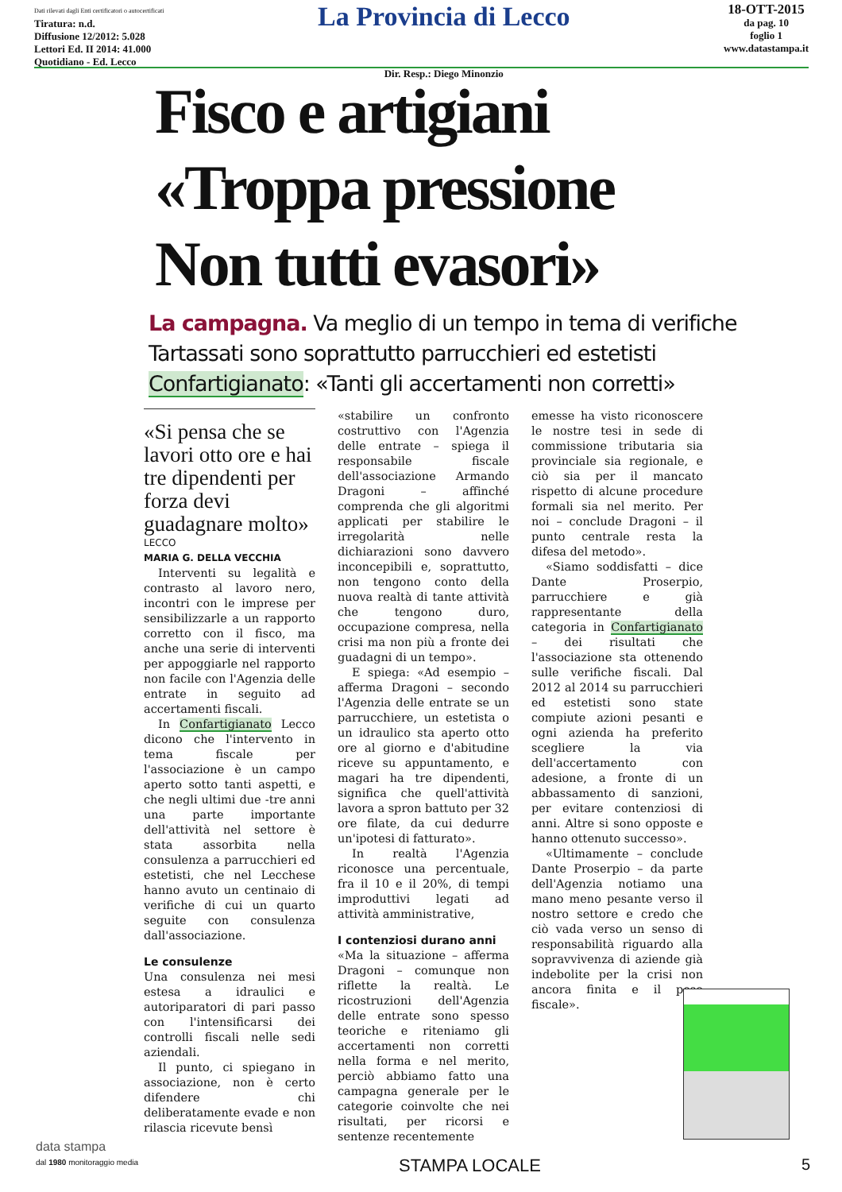Dati rilevati dagli Enti certificatori o autocertificati
Tiratura: n.d.
Diffusione 12/2012: 5.028
Lettori Ed. II 2014: 41.000
Quotidiano - Ed. Lecco
La Provincia di Lecco
Dir. Resp.: Diego Minonzio
18-OTT-2015
da pag. 10
foglio 1
www.datastampa.it
Fisco e artigiani
«Troppa pressione
Non tutti evasori»
La campagna. Va meglio di un tempo in tema di verifiche
Tartassati sono soprattutto parrucchieri ed estetisti
Confartigianato: «Tanti gli accertamenti non corretti»
«Si pensa che se lavori otto ore e hai tre dipendenti per forza devi guadagnare molto»
LECCO
MARIA G. DELLA VECCHIA
Interventi su legalità e contrasto al lavoro nero, incontri con le imprese per sensibilizzarle a un rapporto corretto con il fisco, ma anche una serie di interventi per appoggiarle nel rapporto non facile con l'Agenzia delle entrate in seguito ad accertamenti fiscali.
In Confartigianato Lecco dicono che l'intervento in tema fiscale per l'associazione è un campo aperto sotto tanti aspetti, e che negli ultimi due -tre anni una parte importante dell'attività nel settore è stata assorbita nella consulenza a parrucchieri ed estetisti, che nel Lecchese hanno avuto un centinaio di verifiche di cui un quarto seguite con consulenza dall'associazione.
Le consulenze
Una consulenza nei mesi estesa a idraulici e autoriparatori di pari passo con l'intensificarsi dei controlli fiscali nelle sedi aziendali.
Il punto, ci spiegano in associazione, non è certo difendere chi deliberatamente evade e non rilascia ricevute bensì
«stabilire un confronto costruttivo con l'Agenzia delle entrate – spiega il responsabile fiscale dell'associazione Armando Dragoni – affinché comprenda che gli algoritmi applicati per stabilire le irregolarità nelle dichiarazioni sono davvero inconcepibili e, soprattutto, non tengono conto della nuova realtà di tante attività che tengono duro, occupazione compresa, nella crisi ma non più a fronte dei guadagni di un tempo».
E spiega: «Ad esempio – afferma Dragoni – secondo l'Agenzia delle entrate se un parrucchiere, un estetista o un idraulico sta aperto otto ore al giorno e d'abitudine riceve su appuntamento, e magari ha tre dipendenti, significa che quell'attività lavora a spron battuto per 32 ore filate, da cui dedurre un'ipotesi di fatturato».
In realtà l'Agenzia riconosce una percentuale, fra il 10 e il 20%, di tempi improduttivi legati ad attività amministrative,
I contenziosi durano anni
«Ma la situazione – afferma Dragoni – comunque non riflette la realtà. Le ricostruzioni dell'Agenzia delle entrate sono spesso teoriche e riteniamo gli accertamenti non corretti nella forma e nel merito, perciò abbiamo fatto una campagna generale per le categorie coinvolte che nei risultati, per ricorsi e sentenze recentemente
emesse ha visto riconoscere le nostre tesi in sede di commissione tributaria sia provinciale sia regionale, e ciò sia per il mancato rispetto di alcune procedure formali sia nel merito. Per noi – conclude Dragoni – il punto centrale resta la difesa del metodo».
«Siamo soddisfatti – dice Dante Proserpio, parrucchiere e già rappresentante della categoria in Confartigianato – dei risultati che l'associazione sta ottenendo sulle verifiche fiscali. Dal 2012 al 2014 su parrucchieri ed estetisti sono state compiute azioni pesanti e ogni azienda ha preferito scegliere la via dell'accertamento con adesione, a fronte di un abbassamento di sanzioni, per evitare contenziosi di anni. Altre si sono opposte e hanno ottenuto successo».
«Ultimamente – conclude Dante Proserpio – da parte dell'Agenzia notiamo una mano meno pesante verso il nostro settore e credo che ciò vada verso un senso di responsabilità riguardo alla sopravvivenza di aziende già indebolite per la crisi non ancora finita e il peso fiscale».
data stampa
dal 1980 monitoraggio media
STAMPA LOCALE 5